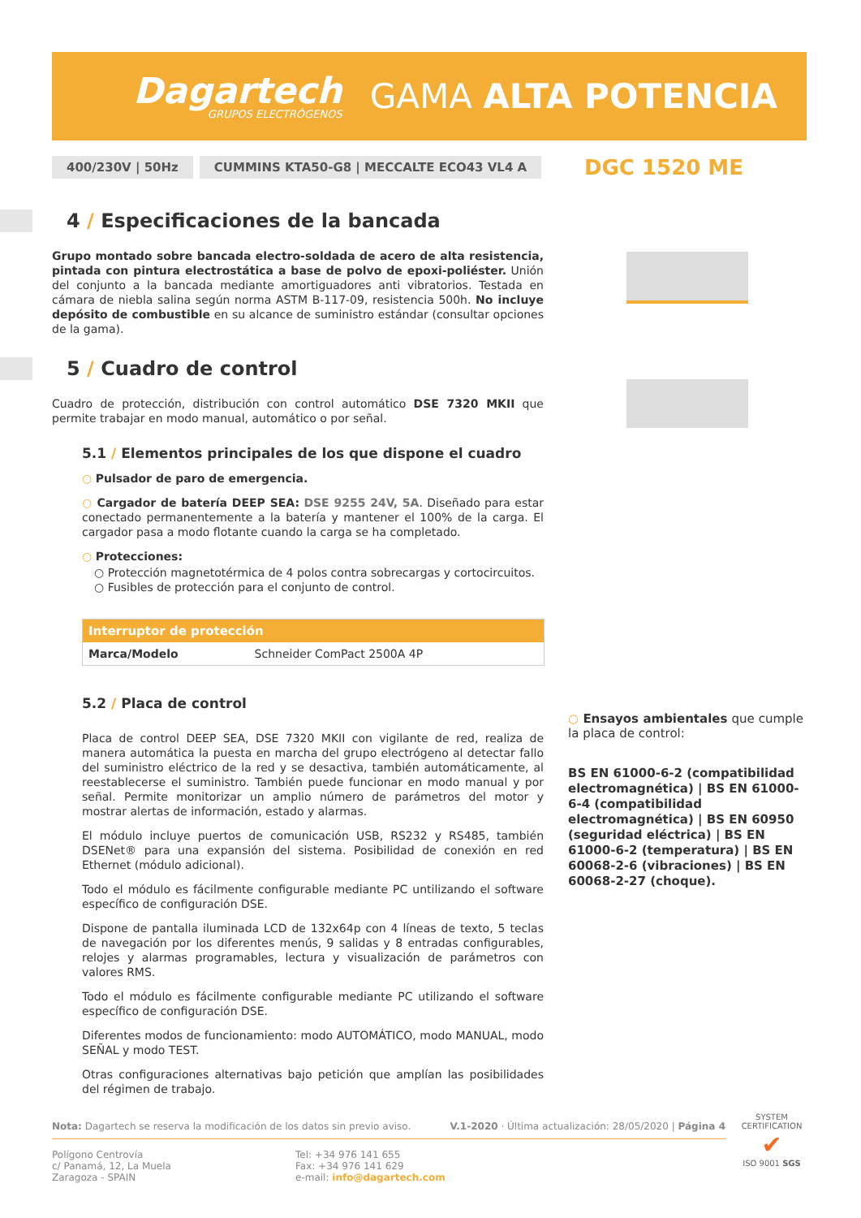Dagartech
GRUPOS ELECTRÓGENOS
GAMA ALTA POTENCIA
400/230V | 50Hz CUMMINS KTA50-G8 | MECCALTE ECO43 VL4 A DGC 1520 ME
4 / Especificaciones de la bancada
Grupo montado sobre bancada electro-soldada de acero de alta resistencia, pintada con pintura electrostática a base de polvo de epoxi-poliéster. Unión del conjunto a la bancada mediante amortiguadores anti vibratorios. Testada en cámara de niebla salina según norma ASTM B-117-09, resistencia 500h. No incluye depósito de combustible en su alcance de suministro estándar (consultar opciones de la gama).
5 / Cuadro de control
Cuadro de protección, distribución con control automático DSE 7320 MKII que permite trabajar en modo manual, automático o por señal.
5.1 / Elementos principales de los que dispone el cuadro
○ Pulsador de paro de emergencia.
○ Cargador de batería DEEP SEA: DSE 9255 24V, 5A. Diseñado para estar conectado permanentemente a la batería y mantener el 100% de la carga. El cargador pasa a modo flotante cuando la carga se ha completado.
○ Protecciones:
○ Protección magnetotérmica de 4 polos contra sobrecargas y cortocircuitos.
○ Fusibles de protección para el conjunto de control.
| Interruptor de protección | |
| --- | --- |
| Marca/Modelo | Schneider ComPact 2500A 4P |
5.2 / Placa de control
Placa de control DEEP SEA, DSE 7320 MKII con vigilante de red, realiza de manera automática la puesta en marcha del grupo electrógeno al detectar fallo del suministro eléctrico de la red y se desactiva, también automáticamente, al reestablecerse el suministro. También puede funcionar en modo manual y por señal. Permite monitorizar un amplio número de parámetros del motor y mostrar alertas de información, estado y alarmas.
El módulo incluye puertos de comunicación USB, RS232 y RS485, también DSENet® para una expansión del sistema. Posibilidad de conexión en red Ethernet (módulo adicional).
Todo el módulo es fácilmente configurable mediante PC untilizando el software específico de configuración DSE.
Dispone de pantalla iluminada LCD de 132x64p con 4 líneas de texto, 5 teclas de navegación por los diferentes menús, 9 salidas y 8 entradas configurables, relojes y alarmas programables, lectura y visualización de parámetros con valores RMS.
Todo el módulo es fácilmente configurable mediante PC utilizando el software específico de configuración DSE.
Diferentes modos de funcionamiento: modo AUTOMÁTICO, modo MANUAL, modo SEÑAL y modo TEST.
Otras configuraciones alternativas bajo petición que amplían las posibilidades del régimen de trabajo.
○ Ensayos ambientales que cumple la placa de control:
BS EN 61000-6-2 (compatibilidad electromagnética) | BS EN 61000-6-4 (compatibilidad electromagnética) | BS EN 60950 (seguridad eléctrica) | BS EN 61000-6-2 (temperatura) | BS EN 60068-2-6 (vibraciones) | BS EN 60068-2-27 (choque).
Nota: Dagartech se reserva la modificación de los datos sin previo aviso. V.1-2020 · Última actualización: 28/05/2020 | Página 4
Polígono Centrovía
c/ Panamá, 12, La Muela
Zaragoza - SPAIN
Tel: +34 976 141 655
Fax: +34 976 141 629
e-mail: info@dagartech.com
SYSTEM CERTIFICATION
✔
ISO 9001 SGS